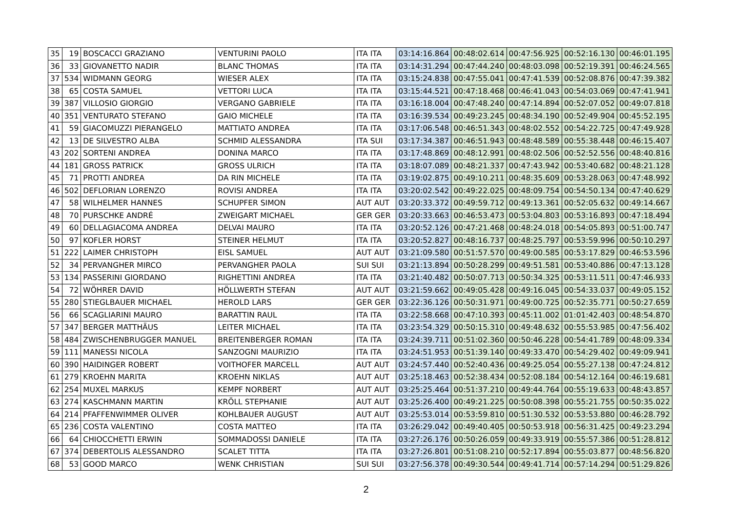| 35 | 19 | BOSCACCI GRAZIANO | VENTURINI PAOLO | ITA ITA | 03:14:16.864 | 00:48:02.614 | 00:47:56.925 | 00:52:16.130 | 00:46:01.195 |
| 36 | 33 | GIOVANETTO NADIR | BLANC THOMAS | ITA ITA | 03:14:31.294 | 00:47:44.240 | 00:48:03.098 | 00:52:19.391 | 00:46:24.565 |
| 37 | 534 | WIDMANN GEORG | WIESER ALEX | ITA ITA | 03:15:24.838 | 00:47:55.041 | 00:47:41.539 | 00:52:08.876 | 00:47:39.382 |
| 38 | 65 | COSTA SAMUEL | VETTORI LUCA | ITA ITA | 03:15:44.521 | 00:47:18.468 | 00:46:41.043 | 00:54:03.069 | 00:47:41.941 |
| 39 | 387 | VILLOSIO GIORGIO | VERGANO GABRIELE | ITA ITA | 03:16:18.004 | 00:47:48.240 | 00:47:14.894 | 00:52:07.052 | 00:49:07.818 |
| 40 | 351 | VENTURATO STEFANO | GAIO MICHELE | ITA ITA | 03:16:39.534 | 00:49:23.245 | 00:48:34.190 | 00:52:49.904 | 00:45:52.195 |
| 41 | 59 | GIACOMUZZI PIERANGELO | MATTIATO ANDREA | ITA ITA | 03:17:06.548 | 00:46:51.343 | 00:48:02.552 | 00:54:22.725 | 00:47:49.928 |
| 42 | 13 | DE SILVESTRO ALBA | SCHMID ALESSANDRA | ITA SUI | 03:17:34.387 | 00:46:51.943 | 00:48:48.589 | 00:55:38.448 | 00:46:15.407 |
| 43 | 202 | SORTENI ANDREA | DONINA MARCO | ITA ITA | 03:17:48.869 | 00:48:12.991 | 00:48:02.506 | 00:52:52.556 | 00:48:40.816 |
| 44 | 181 | GROSS PATRICK | GROSS ULRICH | ITA ITA | 03:18:07.089 | 00:48:21.337 | 00:47:43.942 | 00:53:40.682 | 00:48:21.128 |
| 45 | 71 | PROTTI ANDREA | DA RIN MICHELE | ITA ITA | 03:19:02.875 | 00:49:10.211 | 00:48:35.609 | 00:53:28.063 | 00:47:48.992 |
| 46 | 502 | DEFLORIAN LORENZO | ROVISI ANDREA | ITA ITA | 03:20:02.542 | 00:49:22.025 | 00:48:09.754 | 00:54:50.134 | 00:47:40.629 |
| 47 | 58 | WILHELMER HANNES | SCHUPFER SIMON | AUT AUT | 03:20:33.372 | 00:49:59.712 | 00:49:13.361 | 00:52:05.632 | 00:49:14.667 |
| 48 | 70 | PURSCHKE ANDRÉ | ZWEIGART MICHAEL | GER GER | 03:20:33.663 | 00:46:53.473 | 00:53:04.803 | 00:53:16.893 | 00:47:18.494 |
| 49 | 60 | DELLAGIACOMA ANDREA | DELVAI MAURO | ITA ITA | 03:20:52.126 | 00:47:21.468 | 00:48:24.018 | 00:54:05.893 | 00:51:00.747 |
| 50 | 97 | KOFLER HORST | STEINER HELMUT | ITA ITA | 03:20:52.827 | 00:48:16.737 | 00:48:25.797 | 00:53:59.996 | 00:50:10.297 |
| 51 | 222 | LAIMER CHRISTOPH | EISL SAMUEL | AUT AUT | 03:21:09.580 | 00:51:57.570 | 00:49:00.585 | 00:53:17.829 | 00:46:53.596 |
| 52 | 34 | PERVANGHER MIRCO | PERVANGHER PAOLA | SUI SUI | 03:21:13.894 | 00:50:28.299 | 00:49:51.581 | 00:53:40.886 | 00:47:13.128 |
| 53 | 134 | PASSERINI GIORDANO | RIGHETTINI ANDREA | ITA ITA | 03:21:40.482 | 00:50:07.713 | 00:50:34.325 | 00:53:11.511 | 00:47:46.933 |
| 54 | 72 | WÖHRER DAVID | HÖLLWERTH STEFAN | AUT AUT | 03:21:59.662 | 00:49:05.428 | 00:49:16.045 | 00:54:33.037 | 00:49:05.152 |
| 55 | 280 | STIEGLBAUER MICHAEL | HEROLD LARS | GER GER | 03:22:36.126 | 00:50:31.971 | 00:49:00.725 | 00:52:35.771 | 00:50:27.659 |
| 56 | 66 | SCAGLIARINI MAURO | BARATTIN RAUL | ITA ITA | 03:22:58.668 | 00:47:10.393 | 00:45:11.002 | 01:01:42.403 | 00:48:54.870 |
| 57 | 347 | BERGER MATTHÄUS | LEITER MICHAEL | ITA ITA | 03:23:54.329 | 00:50:15.310 | 00:49:48.632 | 00:55:53.985 | 00:47:56.402 |
| 58 | 484 | ZWISCHENBRUGGER MANUEL | BREITENBERGER ROMAN | ITA ITA | 03:24:39.711 | 00:51:02.360 | 00:50:46.228 | 00:54:41.789 | 00:48:09.334 |
| 59 | 111 | MANESSI NICOLA | SANZOGNI MAURIZIO | ITA ITA | 03:24:51.953 | 00:51:39.140 | 00:49:33.470 | 00:54:29.402 | 00:49:09.941 |
| 60 | 390 | HAIDINGER ROBERT | VOITHOFER MARCELL | AUT AUT | 03:24:57.440 | 00:52:40.436 | 00:49:25.054 | 00:55:27.138 | 00:47:24.812 |
| 61 | 279 | KROEHN MARITA | KROEHN NIKLAS | AUT AUT | 03:25:18.463 | 00:52:38.434 | 00:52:08.184 | 00:54:12.164 | 00:46:19.681 |
| 62 | 254 | MUXEL MARKUS | KEMPF NORBERT | AUT AUT | 03:25:25.464 | 00:51:37.210 | 00:49:44.764 | 00:55:19.633 | 00:48:43.857 |
| 63 | 274 | KASCHMANN MARTIN | KRÖLL STEPHANIE | AUT AUT | 03:25:26.400 | 00:49:21.225 | 00:50:08.398 | 00:55:21.755 | 00:50:35.022 |
| 64 | 214 | PFAFFENWIMMER OLIVER | KOHLBAUER AUGUST | AUT AUT | 03:25:53.014 | 00:53:59.810 | 00:51:30.532 | 00:53:53.880 | 00:46:28.792 |
| 65 | 236 | COSTA VALENTINO | COSTA MATTEO | ITA ITA | 03:26:29.042 | 00:49:40.405 | 00:50:53.918 | 00:56:31.425 | 00:49:23.294 |
| 66 | 64 | CHIOCCHETTI ERWIN | SOMMADOSSI DANIELE | ITA ITA | 03:27:26.176 | 00:50:26.059 | 00:49:33.919 | 00:55:57.386 | 00:51:28.812 |
| 67 | 374 | DEBERTOLIS ALESSANDRO | SCALET TITTA | ITA ITA | 03:27:26.801 | 00:51:08.210 | 00:52:17.894 | 00:55:03.877 | 00:48:56.820 |
| 68 | 53 | GOOD MARCO | WENK CHRISTIAN | SUI SUI | 03:27:56.378 | 00:49:30.544 | 00:49:41.714 | 00:57:14.294 | 00:51:29.826 |
2